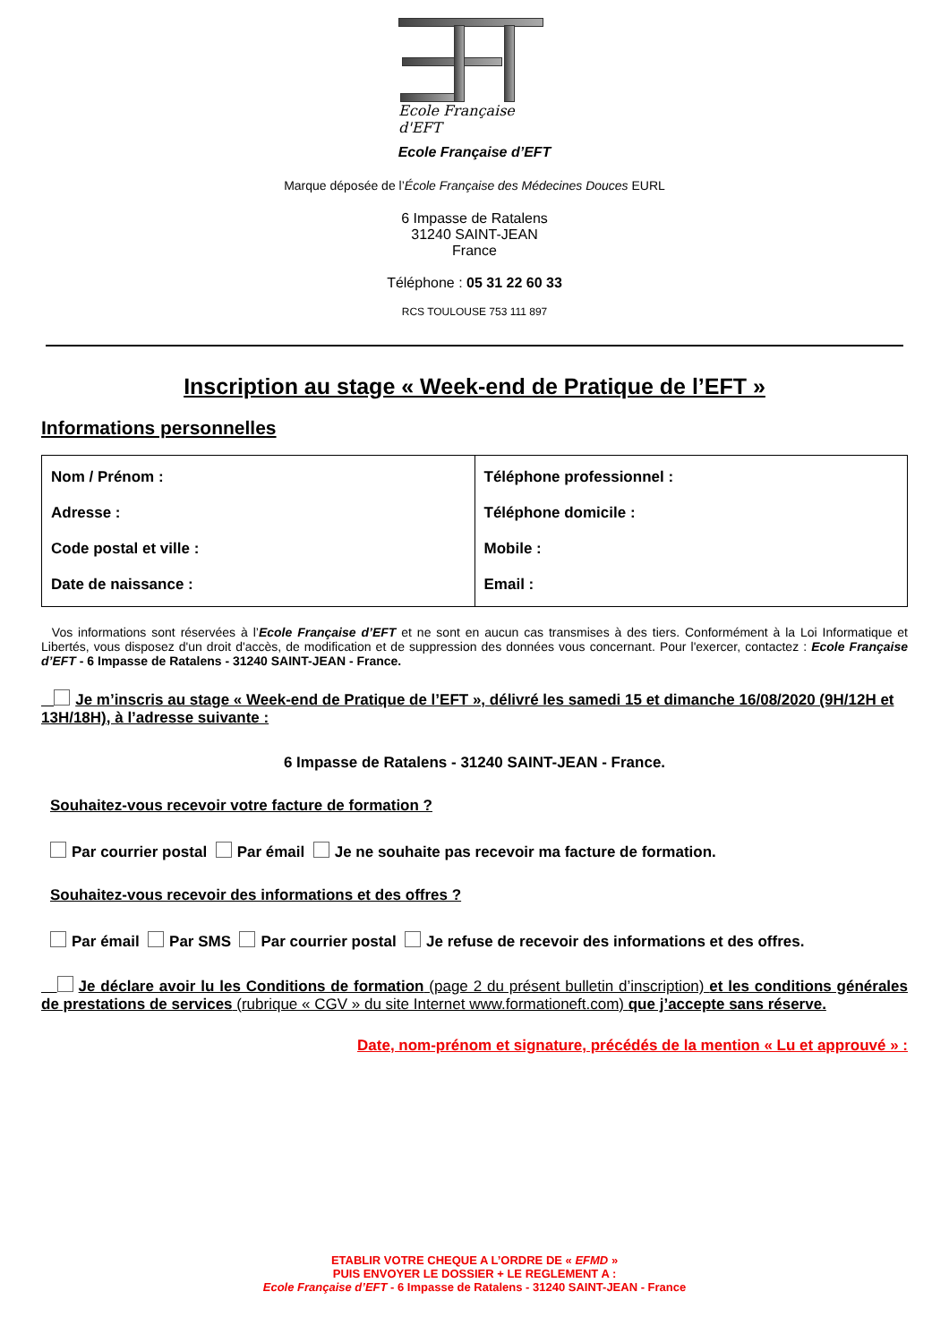Ecole Française d'EFT
Ecole Française d’EFT
Marque déposée de l’École Française des Médecines Douces EURL
6 Impasse de Ratalens
31240 SAINT-JEAN
France
Téléphone : 05 31 22 60 33
RCS TOULOUSE 753 111 897
Inscription au stage « Week-end de Pratique de l’EFT »
Informations personnelles
| Nom / Prénom : Adresse : Code postal et ville : Date de naissance : | Téléphone professionnel : Téléphone domicile : Mobile : Email : |
Vos informations sont réservées à l’Ecole Française d’EFT et ne sont en aucun cas transmises à des tiers. Conformément à la Loi Informatique et Libertés, vous disposez d'un droit d'accès, de modification et de suppression des données vous concernant. Pour l'exercer, contactez : Ecole Française d’EFT - 6 Impasse de Ratalens - 31240 SAINT-JEAN - France.
Je m’inscris au stage « Week-end de Pratique de l’EFT », délivré les samedi 15 et dimanche 16/08/2020 (9H/12H et 13H/18H), à l’adresse suivante :
6 Impasse de Ratalens - 31240 SAINT-JEAN - France.
Souhaitez-vous recevoir votre facture de formation ?
Par courrier postal Par émail Je ne souhaite pas recevoir ma facture de formation.
Souhaitez-vous recevoir des informations et des offres ?
Par émail Par SMS Par courrier postal Je refuse de recevoir des informations et des offres.
Je déclare avoir lu les Conditions de formation (page 2 du présent bulletin d’inscription) et les conditions générales de prestations de services (rubrique « CGV » du site Internet www.formationeft.com) que j’accepte sans réserve.
Date, nom-prénom et signature, précédés de la mention « Lu et approuvé » :
ETABLIR VOTRE CHEQUE A L’ORDRE DE « EFMD »
PUIS ENVOYER LE DOSSIER + LE REGLEMENT A :
Ecole Française d’EFT - 6 Impasse de Ratalens - 31240 SAINT-JEAN - France